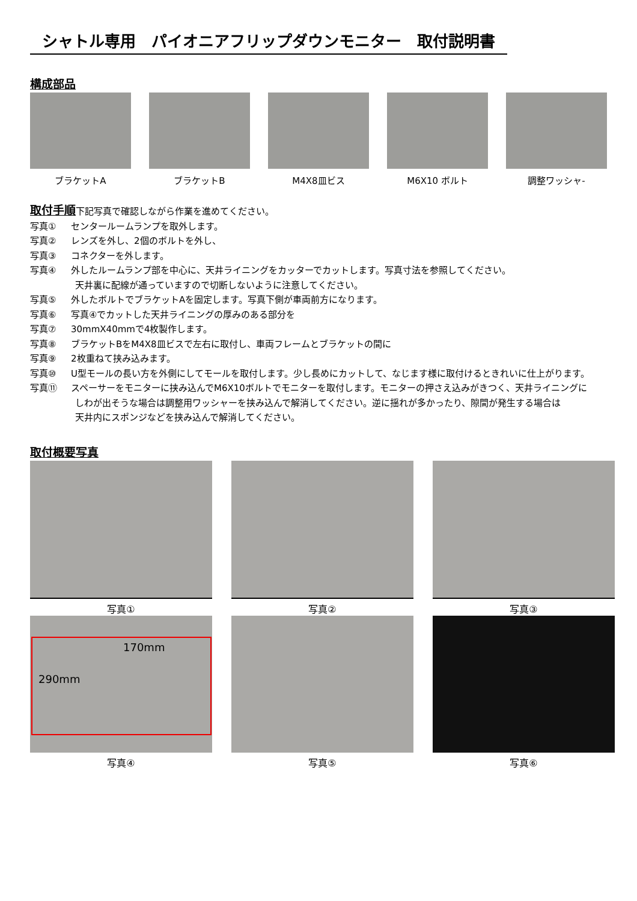シャトル専用　パイオニアフリップダウンモニター　取付説明書
構成部品
ブラケットA ブラケットB M4X8皿ビス M6X10 ボルト 調整ワッシャ-
取付手順下記写真で確認しながら作業を進めてください。
写真① センタールームランプを取外します。
写真② レンズを外し、2個のボルトを外し、
写真③ コネクターを外します。
写真④ 外したルームランプ部を中心に、天井ライニングをカッターでカットします。写真寸法を参照してください。
天井裏に配線が通っていますので切断しないように注意してください。
写真⑤ 外したボルトでブラケットAを固定します。写真下側が車両前方になります。
写真⑥ 写真④でカットした天井ライニングの厚みのある部分を
写真⑦ 30mmX40mmで4枚製作します。
写真⑧ ブラケットBをM4X8皿ビスで左右に取付し、車両フレームとブラケットの間に
写真⑨ 2枚重ねて挟み込みます。
写真⑩ U型モールの長い方を外側にしてモールを取付します。少し長めにカットして、なじます様に取付けるときれいに仕上がります。
写真⑪ スペーサーをモニターに挟み込んでM6X10ボルトでモニターを取付します。モニターの押さえ込みがきつく、天井ライニングに
しわが出そうな場合は調整用ワッシャーを挟み込んで解消してください。逆に揺れが多かったり、隙間が発生する場合は
天井内にスポンジなどを挟み込んで解消してください。
取付概要写真
写真①
写真②
写真③
170mm
290mm
写真④
写真⑤
写真⑥